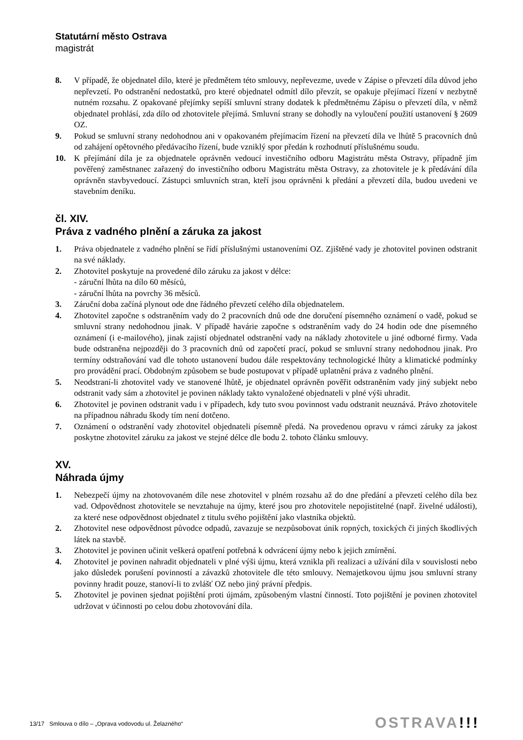Statutární město Ostrava
magistrát
8. V případě, že objednatel dílo, které je předmětem této smlouvy, nepřevezme, uvede v Zápise o převzetí díla důvod jeho nepřevzetí. Po odstranění nedostatků, pro které objednatel odmítl dílo převzít, se opakuje přejímací řízení v nezbytně nutném rozsahu. Z opakované přejímky sepíší smluvní strany dodatek k předmětnému Zápisu o převzetí díla, v němž objednatel prohlásí, zda dílo od zhotovitele přejímá. Smluvní strany se dohodly na vyloučení použití ustanovení § 2609 OZ.
9. Pokud se smluvní strany nedohodnou ani v opakovaném přejímacím řízení na převzetí díla ve lhůtě 5 pracovních dnů od zahájení opětovného předávacího řízení, bude vzniklý spor předán k rozhodnutí příslušnému soudu.
10. K přejímání díla je za objednatele oprávněn vedoucí investičního odboru Magistrátu města Ostravy, případně jím pověřený zaměstnanec zařazený do investičního odboru Magistrátu města Ostravy, za zhotovitele je k předávání díla oprávněn stavbyvedoucí. Zástupci smluvních stran, kteří jsou oprávněni k předání a převzetí díla, budou uvedeni ve stavebním deníku.
čl. XIV.
Práva z vadného plnění a záruka za jakost
1. Práva objednatele z vadného plnění se řídí příslušnými ustanoveními OZ. Zjištěné vady je zhotovitel povinen odstranit na své náklady.
2. Zhotovitel poskytuje na provedené dílo záruku za jakost v délce:
- záruční lhůta na dílo 60 měsíců,
- záruční lhůta na povrchy 36 měsíců.
3. Záruční doba začíná plynout ode dne řádného převzetí celého díla objednatelem.
4. Zhotovitel započne s odstraněním vady do 2 pracovních dnů ode dne doručení písemného oznámení o vadě, pokud se smluvní strany nedohodnou jinak. V případě havárie započne s odstraněním vady do 24 hodin ode dne písemného oznámení (i e-mailového), jinak zajistí objednatel odstranění vady na náklady zhotovitele u jiné odborné firmy. Vada bude odstraněna nejpozději do 3 pracovních dnů od započetí prací, pokud se smluvní strany nedohodnou jinak. Pro termíny odstraňování vad dle tohoto ustanovení budou dále respektovány technologické lhůty a klimatické podmínky pro provádění prací. Obdobným způsobem se bude postupovat v případě uplatnění práva z vadného plnění.
5. Neodstraní-li zhotovitel vady ve stanovené lhůtě, je objednatel oprávněn pověřit odstraněním vady jiný subjekt nebo odstranit vady sám a zhotovitel je povinen náklady takto vynaložené objednateli v plné výši uhradit.
6. Zhotovitel je povinen odstranit vadu i v případech, kdy tuto svou povinnost vadu odstranit neuznává. Právo zhotovitele na případnou náhradu škody tím není dotčeno.
7. Oznámení o odstranění vady zhotovitel objednateli písemně předá. Na provedenou opravu v rámci záruky za jakost poskytne zhotovitel záruku za jakost ve stejné délce dle bodu 2. tohoto článku smlouvy.
XV.
Náhrada újmy
1. Nebezpečí újmy na zhotovovaném díle nese zhotovitel v plném rozsahu až do dne předání a převzetí celého díla bez vad. Odpovědnost zhotovitele se nevztahuje na újmy, které jsou pro zhotovitele nepojistitelné (např. živelné události), za které nese odpovědnost objednatel z titulu svého pojištění jako vlastníka objektů.
2. Zhotovitel nese odpovědnost původce odpadů, zavazuje se nezpůsobovat únik ropných, toxických či jiných škodlivých látek na stavbě.
3. Zhotovitel je povinen učinit veškerá opatření potřebná k odvrácení újmy nebo k jejich zmírnění.
4. Zhotovitel je povinen nahradit objednateli v plné výši újmu, která vznikla při realizaci a užívání díla v souvislosti nebo jako důsledek porušení povinností a závazků zhotovitele dle této smlouvy. Nemajetkovou újmu jsou smluvní strany povinny hradit pouze, stanoví-li to zvlášť OZ nebo jiný právní předpis.
5. Zhotovitel je povinen sjednat pojištění proti újmám, způsobeným vlastní činností. Toto pojištění je povinen zhotovitel udržovat v účinnosti po celou dobu zhotovování díla.
13/17 Smlouva o dílo – „Oprava vodovodu ul. Želazného“
OSTRAVA!!!